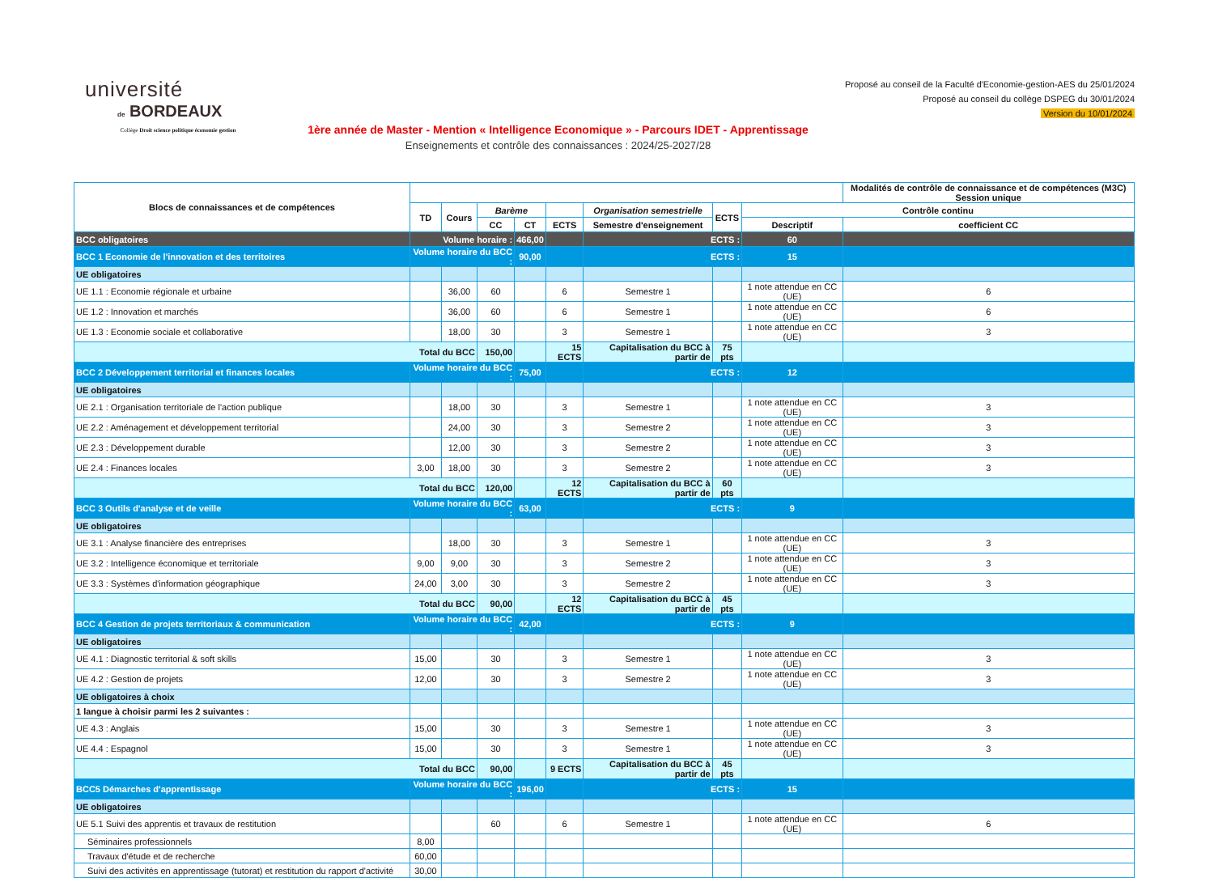université
de BORDEAUX
Collège Droit science politique économie gestion
1ère année de Master - Mention « Intelligence Economique » - Parcours IDET - Apprentissage
Enseignements et contrôle des connaissances : 2024/25-2027/28
Proposé au conseil de la Faculté d'Economie-gestion-AES du 25/01/2024
Proposé au conseil du collège DSPEG du 30/01/2024
Version du 10/01/2024
| Blocs de connaissances et de compétences | | | | | | | | | Modalités de contrôle de connaissance et de compétences (M3C) Session unique |
| --- | --- | --- | --- | --- | --- | --- | --- | --- | --- |
| | TD | Cours | Barème | | | Organisation semestrielle | ECTS | Contrôle continu | |
| | | | CC | CT | ECTS | Semestre d'enseignement | | Descriptif | coefficient CC |
| BCC obligatoires | Volume horaire : | | | 466,00 | | ECTS : | | 60 | |
| BCC 1 Economie de l'innovation et des territoires | Volume horaire du BCC : | | | 90,00 | | ECTS : | | 15 | |
| UE obligatoires | | | | | | | | | |
| UE 1.1 : Economie régionale et urbaine | | 36,00 | 60 | | 6 | Semestre 1 | | 1 note attendue en CC (UE) | 6 |
| UE 1.2 : Innovation et marchés | | 36,00 | 60 | | 6 | Semestre 1 | | 1 note attendue en CC (UE) | 6 |
| UE 1.3 : Economie sociale et collaborative | | 18,00 | 30 | | 3 | Semestre 1 | | 1 note attendue en CC (UE) | 3 |
| Total du BCC | | | 150,00 | | 15 ECTS | Capitalisation du BCC à partir de | 75 pts | | |
| BCC 2 Développement territorial et finances locales | Volume horaire du BCC : | | | 75,00 | | ECTS : | | 12 | |
| UE obligatoires | | | | | | | | | |
| UE 2.1 : Organisation territoriale de l'action publique | | 18,00 | 30 | | 3 | Semestre 1 | | 1 note attendue en CC (UE) | 3 |
| UE 2.2 : Aménagement et développement territorial | | 24,00 | 30 | | 3 | Semestre 2 | | 1 note attendue en CC (UE) | 3 |
| UE 2.3 : Développement durable | | 12,00 | 30 | | 3 | Semestre 2 | | 1 note attendue en CC (UE) | 3 |
| UE 2.4 : Finances locales | 3,00 | 18,00 | 30 | | 3 | Semestre 2 | | 1 note attendue en CC (UE) | 3 |
| Total du BCC | | | 120,00 | | 12 ECTS | Capitalisation du BCC à partir de | 60 pts | | |
| BCC 3 Outils d'analyse et de veille | Volume horaire du BCC : | | | 63,00 | | ECTS : | | 9 | |
| UE obligatoires | | | | | | | | | |
| UE 3.1 : Analyse financière des entreprises | | 18,00 | 30 | | 3 | Semestre 1 | | 1 note attendue en CC (UE) | 3 |
| UE 3.2 : Intelligence économique et territoriale | 9,00 | 9,00 | 30 | | 3 | Semestre 2 | | 1 note attendue en CC (UE) | 3 |
| UE 3.3 : Systèmes d'information géographique | 24,00 | 3,00 | 30 | | 3 | Semestre 2 | | 1 note attendue en CC (UE) | 3 |
| Total du BCC | | | 90,00 | | 12 ECTS | Capitalisation du BCC à partir de | 45 pts | | |
| BCC 4 Gestion de projets territoriaux & communication | Volume horaire du BCC : | | | 42,00 | | ECTS : | | 9 | |
| UE obligatoires | | | | | | | | | |
| UE 4.1 : Diagnostic territorial & soft skills | 15,00 | | 30 | | 3 | Semestre 1 | | 1 note attendue en CC (UE) | 3 |
| UE 4.2 : Gestion de projets | 12,00 | | 30 | | 3 | Semestre 2 | | 1 note attendue en CC (UE) | 3 |
| UE obligatoires à choix | | | | | | | | | |
| 1 langue à choisir parmi les 2 suivantes : | | | | | | | | | |
| UE 4.3 : Anglais | 15,00 | | 30 | | 3 | Semestre 1 | | 1 note attendue en CC (UE) | 3 |
| UE 4.4 : Espagnol | 15,00 | | 30 | | 3 | Semestre 1 | | 1 note attendue en CC (UE) | 3 |
| Total du BCC | | | 90,00 | | 9 ECTS | Capitalisation du BCC à partir de | 45 pts | | |
| BCC5 Démarches d'apprentissage | Volume horaire du BCC : | | | 196,00 | | ECTS : | | 15 | |
| UE obligatoires | | | | | | | | | |
| UE 5.1 Suivi des apprentis et travaux de restitution | | | 60 | | 6 | Semestre 1 | | 1 note attendue en CC (UE) | 6 |
| Séminaires professionnels | 8,00 | | | | | | | | |
| Travaux d'étude et de recherche | 60,00 | | | | | | | | |
| Suivi des activités en apprentissage (tutorat) et restitution du rapport d'activité | 30,00 | | | | | | | | |